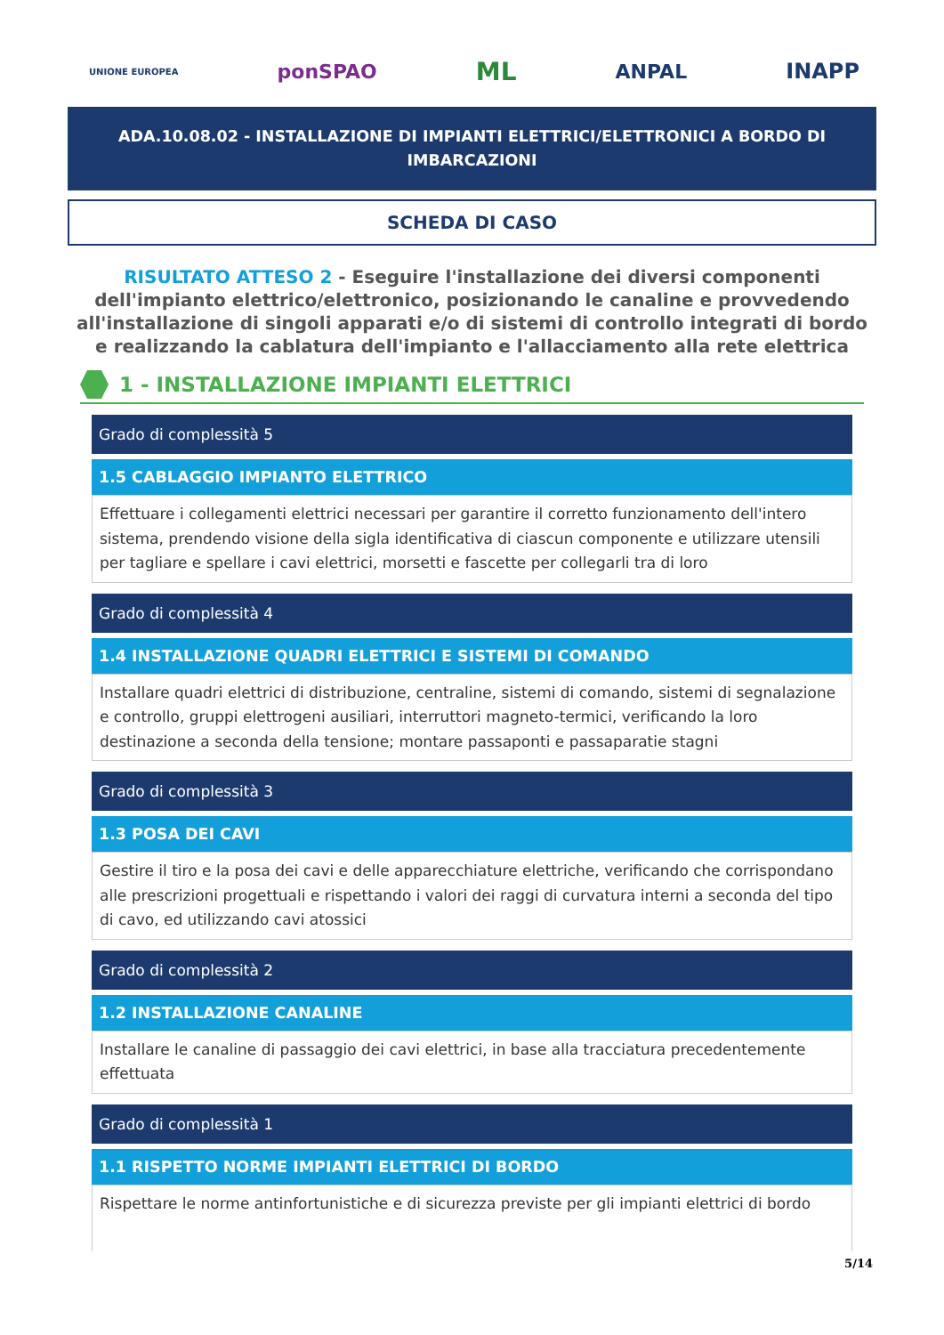UNIONE EUROPEA ponSPAO ML ANPAL INAPP
ADA.10.08.02 - INSTALLAZIONE DI IMPIANTI ELETTRICI/ELETTRONICI A BORDO DI IMBARCAZIONI
SCHEDA DI CASO
RISULTATO ATTESO 2 - Eseguire l'installazione dei diversi componenti dell'impianto elettrico/elettronico, posizionando le canaline e provvedendo all'installazione di singoli apparati e/o di sistemi di controllo integrati di bordo e realizzando la cablatura dell'impianto e l'allacciamento alla rete elettrica
1 - INSTALLAZIONE IMPIANTI ELETTRICI
Grado di complessità 5
1.5 CABLAGGIO IMPIANTO ELETTRICO
Effettuare i collegamenti elettrici necessari per garantire il corretto funzionamento dell'intero sistema, prendendo visione della sigla identificativa di ciascun componente e utilizzare utensili per tagliare e spellare i cavi elettrici, morsetti e fascette per collegarli tra di loro
Grado di complessità 4
1.4 INSTALLAZIONE QUADRI ELETTRICI E SISTEMI DI COMANDO
Installare quadri elettrici di distribuzione, centraline, sistemi di comando, sistemi di segnalazione e controllo, gruppi elettrogeni ausiliari, interruttori magneto-termici, verificando la loro destinazione a seconda della tensione; montare passaponti e passaparatie stagni
Grado di complessità 3
1.3 POSA DEI CAVI
Gestire il tiro e la posa dei cavi e delle apparecchiature elettriche, verificando che corrispondano alle prescrizioni progettuali e rispettando i valori dei raggi di curvatura interni a seconda del tipo di cavo, ed utilizzando cavi atossici
Grado di complessità 2
1.2 INSTALLAZIONE CANALINE
Installare le canaline di passaggio dei cavi elettrici, in base alla tracciatura precedentemente effettuata
Grado di complessità 1
1.1 RISPETTO NORME IMPIANTI ELETTRICI DI BORDO
Rispettare le norme antinfortunistiche e di sicurezza previste per gli impianti elettrici di bordo
5/14